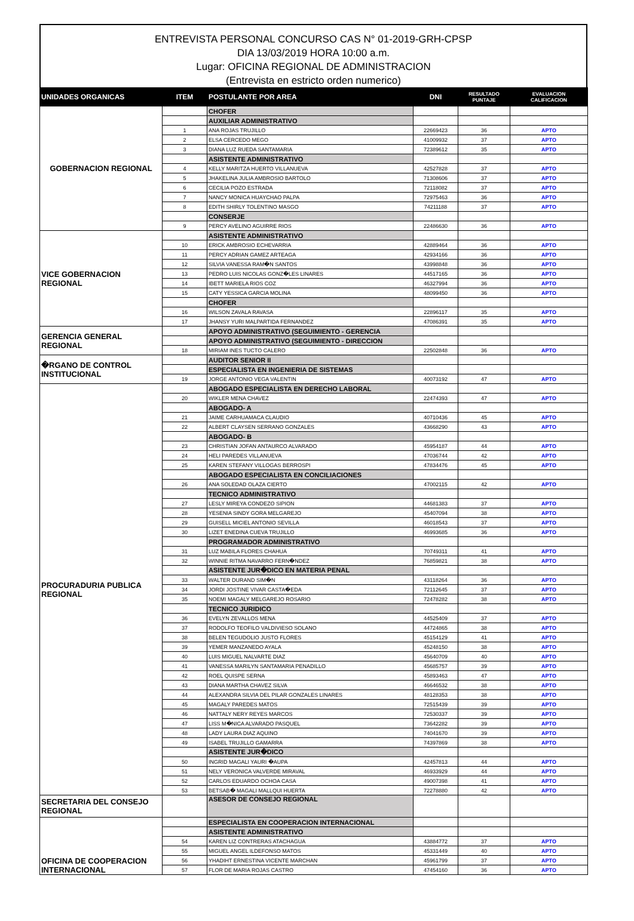ENTREVISTA PERSONAL CONCURSO CAS N° 01-2019-GRH-CPSP
DIA 13/03/2019 HORA 10:00 a.m.
Lugar: OFICINA REGIONAL DE ADMINISTRACION
(Entrevista en estricto orden numerico)
| UNIDADES ORGANICAS | ITEM | POSTULANTE POR AREA | DNI | RESULTADO PUNTAJE | EVALUACION CALIFICACION |
| --- | --- | --- | --- | --- | --- |
| GOBERNACION REGIONAL | | CHOFER | | | |
| | | AUXILIAR ADMINISTRATIVO | | | |
| | 1 | ANA ROJAS TRUJILLO | 22669423 | 36 | APTO |
| | 2 | ELSA CERCEDO MEGO | 41009932 | 37 | APTO |
| | 3 | DIANA LUZ RUEDA SANTAMARIA | 72389612 | 35 | APTO |
| | | ASISTENTE ADMINISTRATIVO | | | |
| | 4 | KELLY MARITZA HUERTO VILLANUEVA | 42527828 | 37 | APTO |
| | 5 | JHAKELINA JULIA AMBROSIO BARTOLO | 71308606 | 37 | APTO |
| | 6 | CECILIA POZO ESTRADA | 72118082 | 37 | APTO |
| | 7 | NANCY MONICA HUAYCHAO PALPA | 72975463 | 36 | APTO |
| | 8 | EDITH SHIRLY TOLENTINO MASGO | 74211188 | 37 | APTO |
| | | CONSERJE | | | |
| | 9 | PERCY AVELINO AGUIRRE RIOS | 22486630 | 36 | APTO |
| VICE GOBERNACION REGIONAL | | ASISTENTE ADMINISTRATIVO | | | |
| | 10 | ERICK AMBROSIO ECHEVARRIA | 42889464 | 36 | APTO |
| | 11 | PERCY ADRIAN GAMEZ ARTEAGA | 42934166 | 36 | APTO |
| | 12 | SILVIA VANESSA RAM�N SANTOS | 43998848 | 36 | APTO |
| | 13 | PEDRO LUIS NICOLAS GONZ�LES LINARES | 44517165 | 36 | APTO |
| | 14 | IBETT MARIELA RIOS COZ | 46327994 | 36 | APTO |
| | 15 | CATY YESSICA GARCIA MOLINA | 48099450 | 36 | APTO |
| | | CHOFER | | | |
| | 16 | WILSON ZAVALA RAVASA | 22896117 | 35 | APTO |
| | 17 | JHANSY YURI MALPARTIDA FERNANDEZ | 47086391 | 35 | APTO |
| GERENCIA GENERAL REGIONAL | | APOYO ADMINISTRATIVO (SEGUIMIENTO - GERENCIA | | | |
| | | APOYO ADMINISTRATIVO (SEGUIMIENTO - DIRECCION | | | |
| | 18 | MIRIAM INES TUCTO CALERO | 22502848 | 36 | APTO |
| �RGANO DE CONTROL INSTITUCIONAL | | AUDITOR SENIOR II | | | |
| | | ESPECIALISTA EN INGENIERIA DE SISTEMAS | | | |
| | 19 | JORGE ANTONIO VEGA VALENTIN | 40073192 | 47 | APTO |
| PROCURADURIA PUBLICA REGIONAL | | ABOGADO ESPECIALISTA EN DERECHO LABORAL | | | |
| | 20 | WIKLER MENA CHAVEZ | 22474393 | 47 | APTO |
| | | ABOGADO- A | | | |
| | 21 | JAIME CARHUAMACA CLAUDIO | 40710436 | 45 | APTO |
| | 22 | ALBERT CLAYSEN SERRANO GONZALES | 43668290 | 43 | APTO |
| | | ABOGADO- B | | | |
| | 23 | CHRISTIAN JOFAN ANTAURCO ALVARADO | 45954187 | 44 | APTO |
| | 24 | HELI PAREDES VILLANUEVA | 47036744 | 42 | APTO |
| | 25 | KAREN STEFANY VILLOGAS BERROSPI | 47834476 | 45 | APTO |
| | | ABOGADO ESPECIALISTA EN CONCILIACIONES | | | |
| | 26 | ANA SOLEDAD OLAZA CIERTO | 47002115 | 42 | APTO |
| | | TECNICO ADMINISTRATIVO | | | |
| | 27 | LESLY MIREYA CONDEZO SIPION | 44681383 | 37 | APTO |
| | 28 | YESENIA SINDY GORA MELGAREJO | 45407094 | 38 | APTO |
| | 29 | GUISELL MICIEL ANTONIO SEVILLA | 46018543 | 37 | APTO |
| | 30 | LIZET ENEDINA CUEVA TRUJILLO | 46993685 | 36 | APTO |
| | | PROGRAMADOR ADMINISTRATIVO | | | |
| | 31 | LUZ MABILA FLORES CHAHUA | 70749311 | 41 | APTO |
| | 32 | WINNIE RITMA NAVARRO FERN�NDEZ | 76859821 | 38 | APTO |
| | | ASISTENTE JUR�DICO EN MATERIA PENAL | | | |
| | 33 | WALTER DURAND SIM�N | 43118264 | 36 | APTO |
| | 34 | JORDI JOSTINE VIVAR CASTA�EDA | 72112645 | 37 | APTO |
| | 35 | NOEMI MAGALY MELGAREJO ROSARIO | 72478282 | 38 | APTO |
| | | TECNICO JURIDICO | | | |
| | 36 | EVELYN ZEVALLOS MENA | 44525409 | 37 | APTO |
| | 37 | RODOLFO TEOFILO VALDIVIESO SOLANO | 44724865 | 38 | APTO |
| | 38 | BELEN TEGUDOLIO JUSTO FLORES | 45154129 | 41 | APTO |
| | 39 | YEMER MANZANEDO AYALA | 45248150 | 38 | APTO |
| | 40 | LUIS MIGUEL NALVARTE DIAZ | 45640709 | 40 | APTO |
| | 41 | VANESSA MARILYN SANTAMARIA PENADILLO | 45685757 | 39 | APTO |
| | 42 | ROEL QUISPE SERNA | 45893463 | 47 | APTO |
| | 43 | DIANA MARTHA CHAVEZ SILVA | 46646532 | 38 | APTO |
| | 44 | ALEXANDRA SILVIA DEL PILAR GONZALES LINARES | 48128353 | 38 | APTO |
| | 45 | MAGALY PAREDES MATOS | 72515439 | 39 | APTO |
| | 46 | NATTALY NERY REYES MARCOS | 72530337 | 39 | APTO |
| | 47 | LISS M�NICA ALVARADO PASQUEL | 73642282 | 39 | APTO |
| | 48 | LADY LAURA DIAZ AQUINO | 74041670 | 39 | APTO |
| | 49 | ISABEL TRUJILLO GAMARRA | 74397869 | 38 | APTO |
| | | ASISTENTE JUR�DICO | | | |
| | 50 | INGRID MAGALI YAURI �AUPA | 42457813 | 44 | APTO |
| | 51 | NELY VERONICA VALVERDE MIRAVAL | 46933929 | 44 | APTO |
| | 52 | CARLOS EDUARDO OCHOA CASA | 49007398 | 41 | APTO |
| | 53 | BETSAB� MAGALI MALLQUI HUERTA | 72278880 | 42 | APTO |
| SECRETARIA DEL CONSEJO REGIONAL | | ASESOR DE CONSEJO REGIONAL | | | |
| OFICINA DE COOPERACION INTERNACIONAL | | ESPECIALISTA EN COOPERACION INTERNACIONAL | | | |
| | | ASISTENTE ADMINISTRATIVO | | | |
| | 54 | KAREN LIZ CONTRERAS ATACHAGUA | 43884772 | 37 | APTO |
| | 55 | MIGUEL ANGEL ILDEFONSO MATOS | 45331449 | 40 | APTO |
| | 56 | YHADIHT ERNESTINA VICENTE MARCHAN | 45961799 | 37 | APTO |
| | 57 | FLOR DE MARIA ROJAS CASTRO | 47454160 | 36 | APTO |